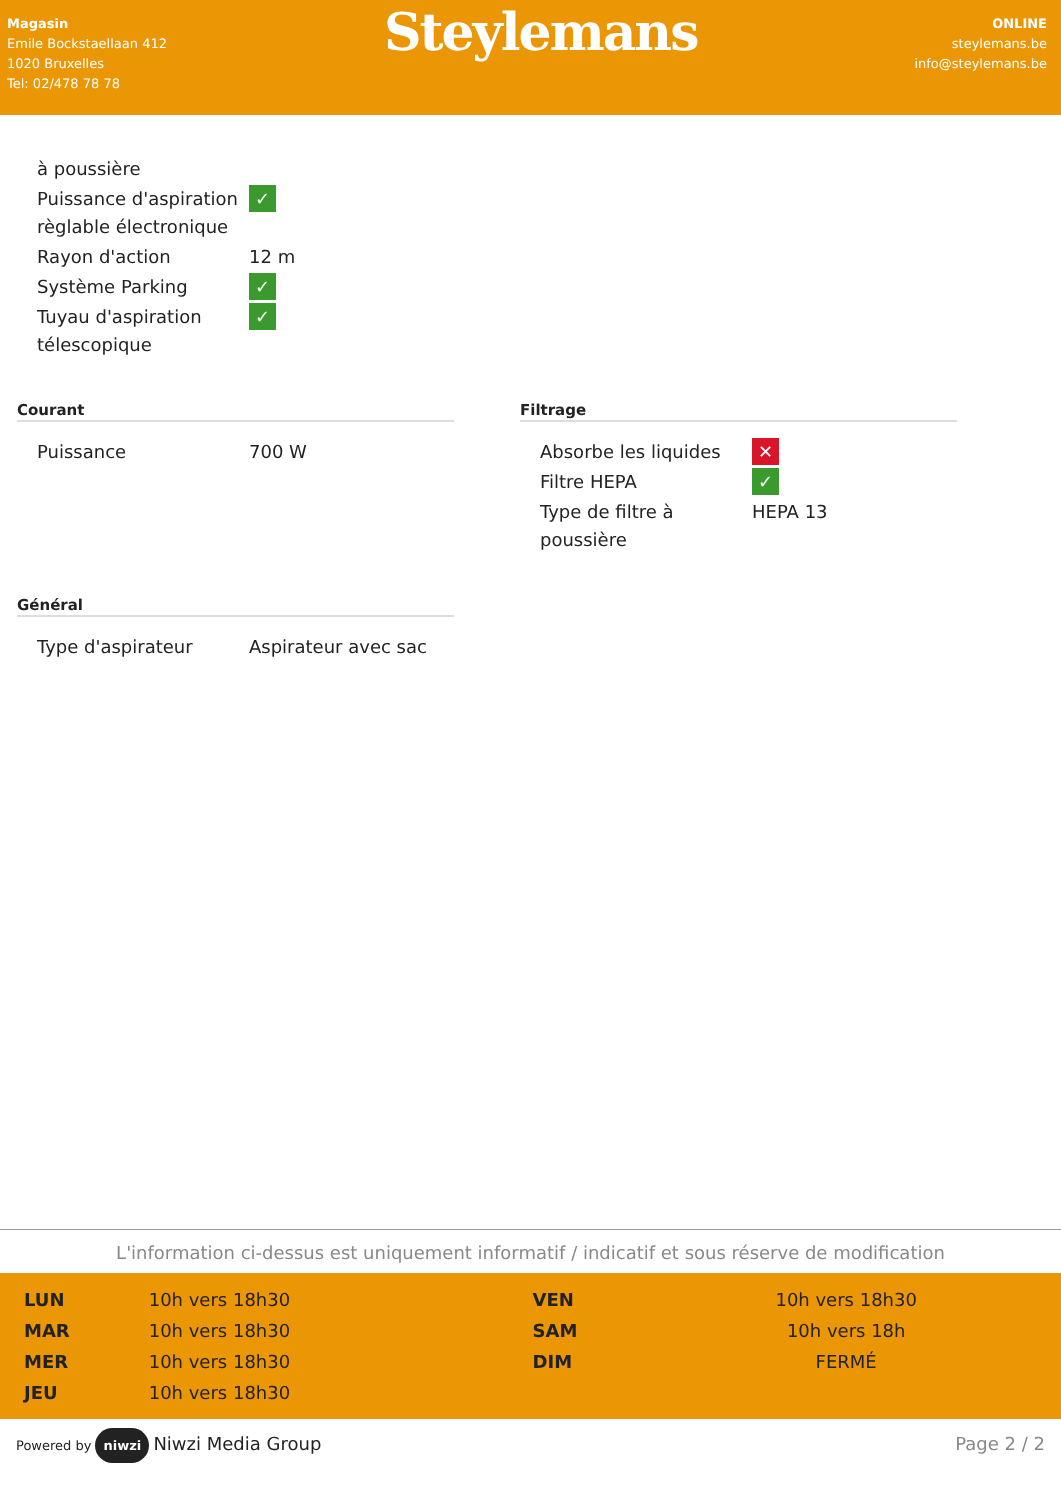Magasin
Emile Bockstaellaan 412
1020 Bruxelles
Tel: 02/478 78 78
Steylemans
ONLINE
steylemans.be
info@steylemans.be
| à poussière | |
| Puissance d'aspiration règlable électronique | ✓ |
| Rayon d'action | 12 m |
| Système Parking | ✓ |
| Tuyau d'aspiration télescopique | ✓ |
Courant
| Puissance | 700 W |
Filtrage
| Absorbe les liquides | ✕ |
| Filtre HEPA | ✓ |
| Type de filtre à poussière | HEPA 13 |
Général
| Type d'aspirateur | Aspirateur avec sac |
L'information ci-dessus est uniquement informatif / indicatif et sous réserve de modification
| LUN | 10h vers 18h30 |
| MAR | 10h vers 18h30 |
| MER | 10h vers 18h30 |
| JEU | 10h vers 18h30 |
| VEN | 10h vers 18h30 |
| SAM | 10h vers 18h |
| DIM | FERMÉ |
Powered by niwzi Niwzi Media Group
Page 2 / 2